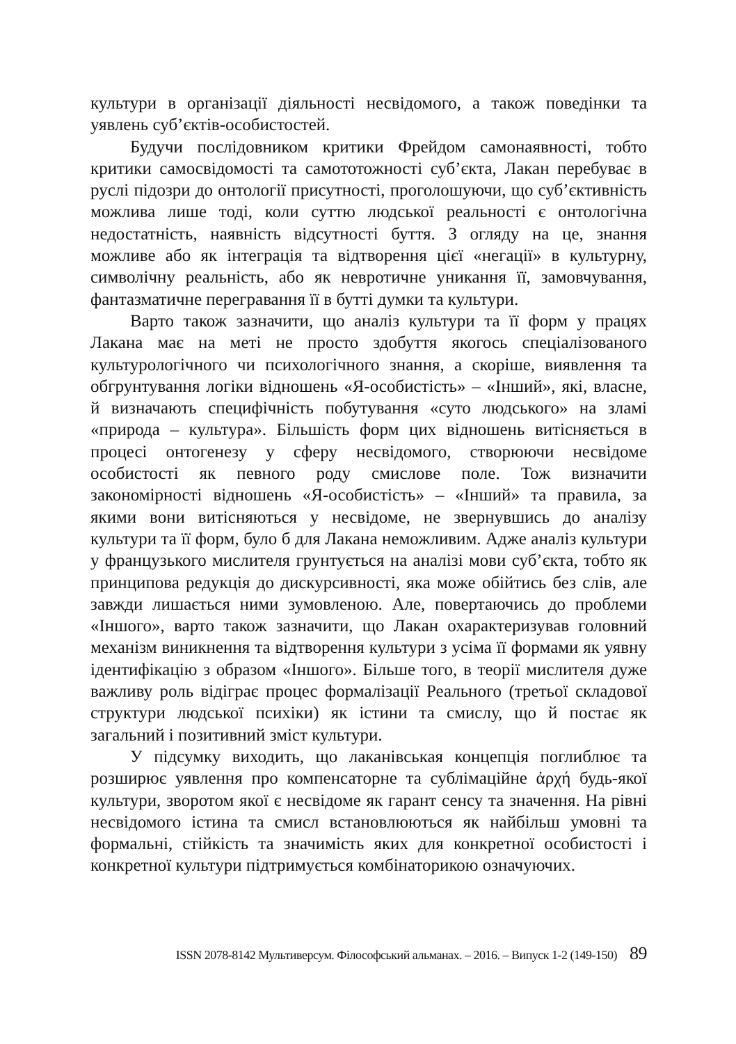культури в організації діяльності несвідомого, а також поведінки та уявлень суб’єктів-особистостей.
Будучи послідовником критики Фрейдом самонаявності, тобто критики самосвідомості та самототожності суб’єкта, Лакан перебуває в руслі підозри до онтології присутності, проголошуючи, що суб’єктивність можлива лише тоді, коли суттю людської реальності є онтологічна недостатність, наявність відсутності буття. З огляду на це, знання можливе або як інтеграція та відтворення цієї «негації» в культурну, символічну реальність, або як невротичне уникання її, замовчування, фантазматичне перегравання її в бутті думки та культури.
Варто також зазначити, що аналіз культури та її форм у працях Лакана має на меті не просто здобуття якогось спеціалізованого культурологічного чи психологічного знання, а скоріше, виявлення та обгрунтування логіки відношень «Я-особистість» – «Інший», які, власне, й визначають специфічність побутування «суто людського» на зламі «природа – культура». Більшість форм цих відношень витісняється в процесі онтогенезу у сферу несвідомого, створюючи несвідоме особистості як певного роду смислове поле. Тож визначити закономірності відношень «Я-особистість» – «Інший» та правила, за якими вони витісняються у несвідоме, не звернувшись до аналізу культури та її форм, було б для Лакана неможливим. Адже аналіз культури у французького мислителя грунтується на аналізі мови суб’єкта, тобто як принципова редукція до дискурсивності, яка може обійтись без слів, але завжди лишається ними зумовленою. Але, повертаючись до проблеми «Іншого», варто також зазначити, що Лакан охарактеризував головний механізм виникнення та відтворення культури з усіма її формами як уявну ідентифікацію з образом «Іншого». Більше того, в теорії мислителя дуже важливу роль відіграє процес формалізації Реального (третьої складової структури людської психіки) як істини та смислу, що й постає як загальний і позитивний зміст культури.
У підсумку виходить, що лаканівськая концепція поглиблює та розширює уявлення про компенсаторне та сублімаційне ἀρχή будь-якої культури, зворотом якої є несвідоме як гарант сенсу та значення. На рівні несвідомого істина та смисл встановлюються як найбільш умовні та формальні, стійкість та значимість яких для конкретної особистості і конкретної культури підтримується комбінаторикою означуючих.
ISSN 2078-8142 Мультиверсум. Філософський альманах. – 2016. – Випуск 1-2 (149-150) 89